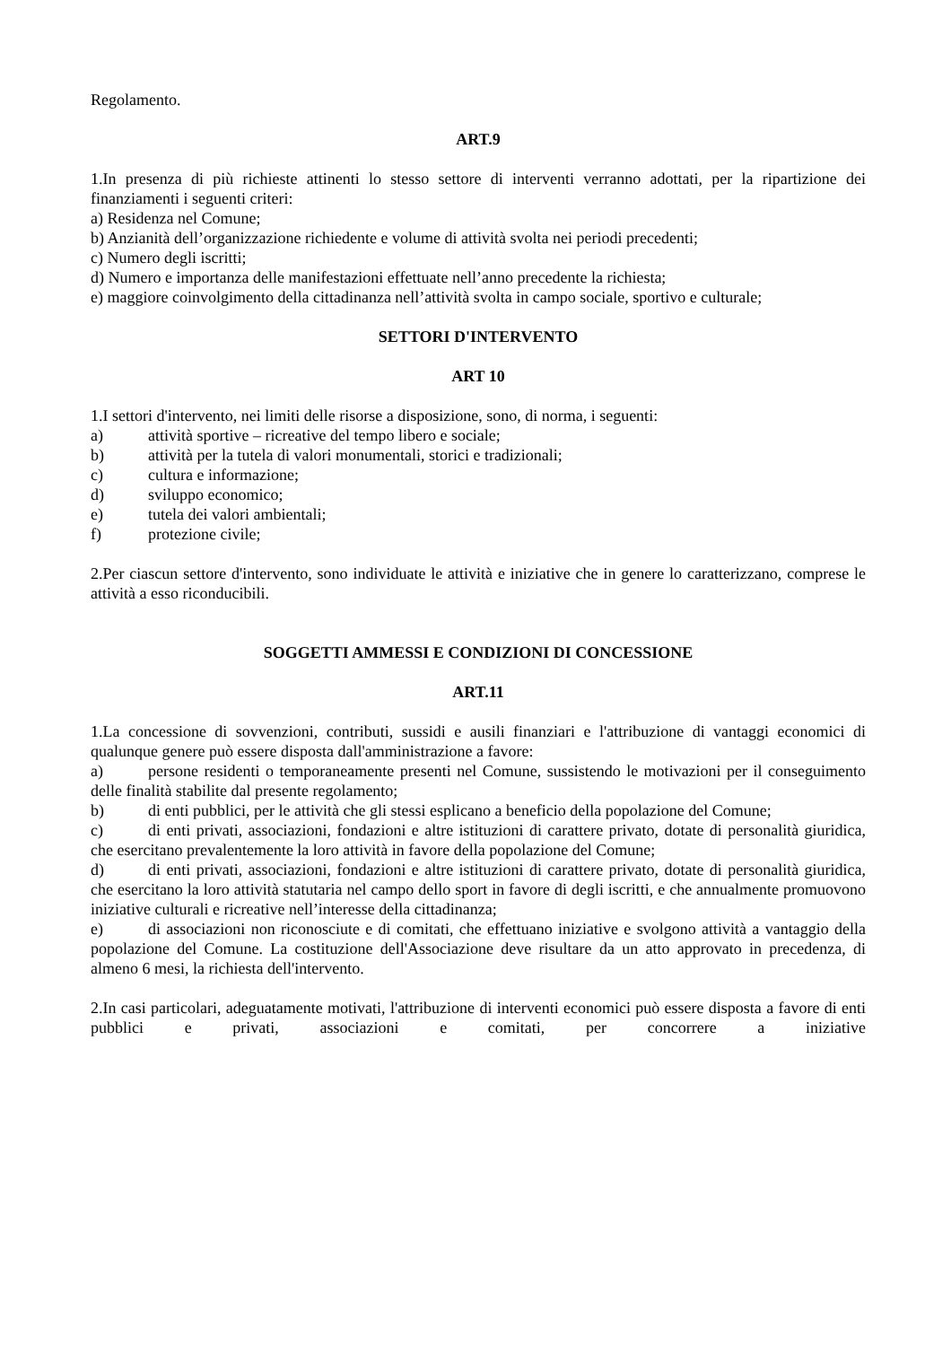Regolamento.
ART.9
1.In presenza di più richieste attinenti lo stesso settore di interventi verranno adottati, per la ripartizione dei finanziamenti i seguenti criteri:
a) Residenza nel Comune;
b) Anzianità dell’organizzazione richiedente e volume di attività svolta nei periodi precedenti;
c) Numero degli iscritti;
d) Numero e importanza delle manifestazioni effettuate nell’anno precedente la richiesta;
e) maggiore coinvolgimento della cittadinanza nell’attività svolta in campo sociale, sportivo e culturale;
SETTORI D'INTERVENTO
ART 10
1.I settori d'intervento, nei limiti delle risorse a disposizione, sono, di norma, i seguenti:
a) attività sportive – ricreative del tempo libero e sociale;
b) attività per la tutela di valori monumentali, storici e tradizionali;
c) cultura e informazione;
d) sviluppo economico;
e) tutela dei valori ambientali;
f) protezione civile;
2.Per ciascun settore d'intervento, sono individuate le attività e iniziative che in genere lo caratterizzano, comprese le attività a esso riconducibili.
SOGGETTI AMMESSI E CONDIZIONI DI CONCESSIONE
ART.11
1.La concessione di sovvenzioni, contributi, sussidi e ausili finanziari e l'attribuzione di vantaggi economici di qualunque genere può essere disposta dall'amministrazione a favore:
a) persone residenti o temporaneamente presenti nel Comune, sussistendo le motivazioni per il conseguimento delle finalità stabilite dal presente regolamento;
b) di enti pubblici, per le attività che gli stessi esplicano a beneficio della popolazione del Comune;
c) di enti privati, associazioni, fondazioni e altre istituzioni di carattere privato, dotate di personalità giuridica, che esercitano prevalentemente la loro attività in favore della popolazione del Comune;
d) di enti privati, associazioni, fondazioni e altre istituzioni di carattere privato, dotate di personalità giuridica, che esercitano la loro attività statutaria nel campo dello sport in favore di degli iscritti, e che annualmente promuovono iniziative culturali e ricreative nell’interesse della cittadinanza;
e) di associazioni non riconosciute e di comitati, che effettuano iniziative e svolgono attività a vantaggio della popolazione del Comune. La costituzione dell'Associazione deve risultare da un atto approvato in precedenza, di almeno 6 mesi, la richiesta dell'intervento.
2.In casi particolari, adeguatamente motivati, l'attribuzione di interventi economici può essere disposta a favore di enti pubblici e privati, associazioni e comitati, per concorrere a iniziative